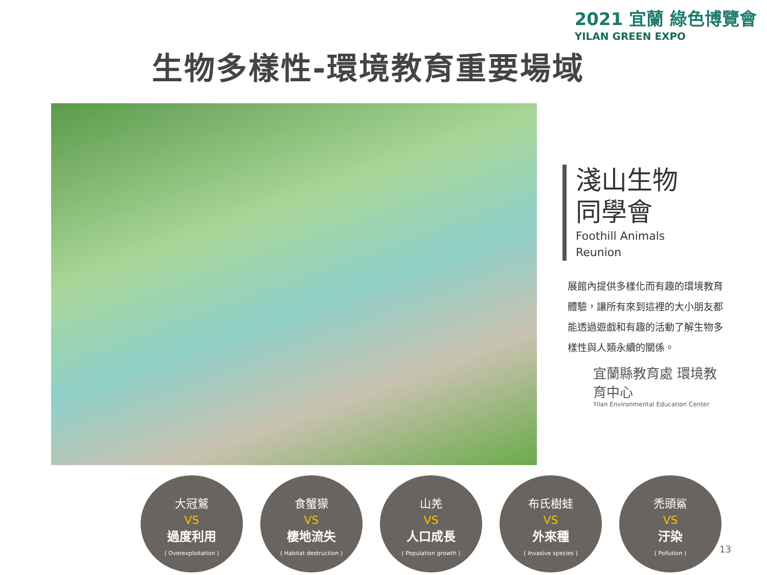2021 宜蘭 綠色博覽會
YILAN GREEN EXPO
生物多樣性-環境教育重要場域
淺山生物
同學會
Foothill Animals
Reunion
展館內提供多樣化而有趣的環境教育體驗，讓所有來到這裡的大小朋友都能透過遊戲和有趣的活動了解生物多樣性與人類永續的關係。
宜蘭縣教育處 環境教育中心
Yilan Environmental Education Center
大冠鷲
VS
過度利用
( Overexploitation )
食蟹獴
VS
棲地流失
( Habitat destruction )
山羌
VS
人口成長
( Population growth )
布氏樹蛙
VS
外來種
( Invasive species )
禿頭鯊
VS
汙染
( Pollution )
13